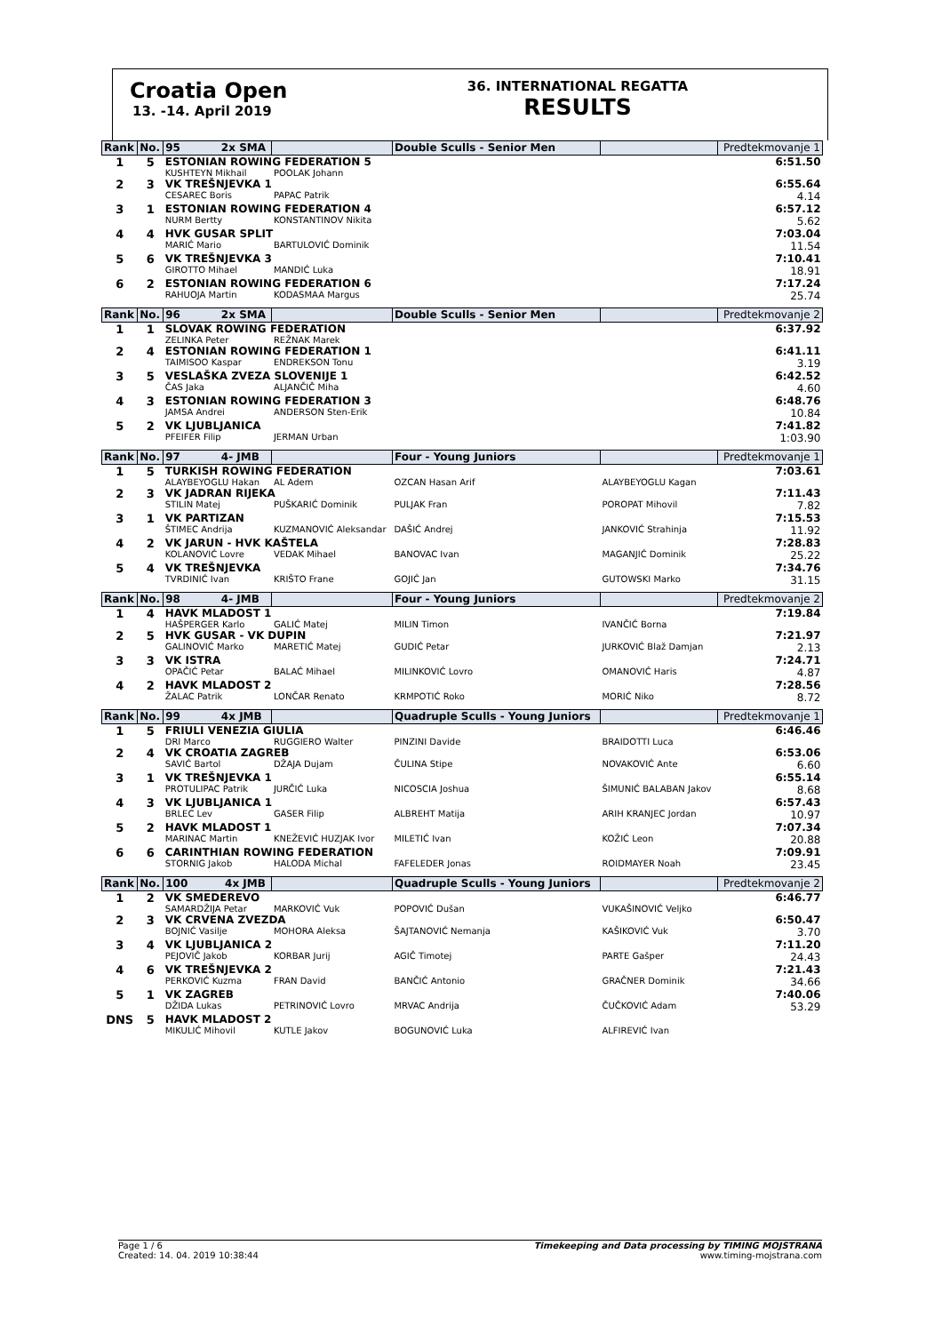Croatia Open
13. -14. April 2019
36. INTERNATIONAL REGATTA
RESULTS
| Rank | No. | 95 2x SMA | | Double Sculls - Senior Men | | Predtekmovanje 1 |
| --- | --- | --- | --- | --- | --- | --- |
| 1 | 5 | ESTONIAN ROWING FEDERATION 5 | | | | 6:51.50 |
| | | KUSHTEYN Mikhail | POOLAK Johann | | | |
| 2 | 3 | VK TREŠNJEVKA 1 | | | | 6:55.64 |
| | | CESAREC Boris | PAPAC Patrik | | | 4.14 |
| 3 | 1 | ESTONIAN ROWING FEDERATION 4 | | | | 6:57.12 |
| | | NURM Bertty | KONSTANTINOV Nikita | | | 5.62 |
| 4 | 4 | HVK GUSAR SPLIT | | | | 7:03.04 |
| | | MARIĆ Mario | BARTULOVIĆ Dominik | | | 11.54 |
| 5 | 6 | VK TREŠNJEVKA 3 | | | | 7:10.41 |
| | | GIROTTO Mihael | MANDIĆ Luka | | | 18.91 |
| 6 | 2 | ESTONIAN ROWING FEDERATION 6 | | | | 7:17.24 |
| | | RAHUOJA Martin | KODASMAA Margus | | | 25.74 |
| Rank | No. | 96 2x SMA | | Double Sculls - Senior Men | | Predtekmovanje 2 |
| 1 | 1 | SLOVAK ROWING FEDERATION | | | | 6:37.92 |
| | | ZELINKA Peter | REŽNAK Marek | | | |
| 2 | 4 | ESTONIAN ROWING FEDERATION 1 | | | | 6:41.11 |
| | | TAIMISOO Kaspar | ENDREKSON Tonu | | | 3.19 |
| 3 | 5 | VESLAŠKA ZVEZA SLOVENIJE 1 | | | | 6:42.52 |
| | | ČAS Jaka | ALJANČIČ Miha | | | 4.60 |
| 4 | 3 | ESTONIAN ROWING FEDERATION 3 | | | | 6:48.76 |
| | | JAMSA Andrei | ANDERSON Sten-Erik | | | 10.84 |
| 5 | 2 | VK LJUBLJANICA | | | | 7:41.82 |
| | | PFEIFER Filip | JERMAN Urban | | | 1:03.90 |
| Rank | No. | 97 4- JMB | | Four - Young Juniors | | Predtekmovanje 1 |
| 1 | 5 | TURKISH ROWING FEDERATION | | | | 7:03.61 |
| | | ALAYBEYOGLU Hakan | AL Adem | OZCAN Hasan Arif | ALAYBEYOGLU Kagan | |
| 2 | 3 | VK JADRAN RIJEKA | | | | 7:11.43 |
| | | STILIN Matej | PUŠKARIĆ Dominik | PULJAK Fran | POROPAT Mihovil | 7.82 |
| 3 | 1 | VK PARTIZAN | | | | 7:15.53 |
| | | ŠTIMEC Andrija | KUZMANOVIĆ Aleksandar | DAŠIĆ Andrej | JANKOVIĆ Strahinja | 11.92 |
| 4 | 2 | VK JARUN - HVK KAŠTELA | | | | 7:28.83 |
| | | KOLANOVIĆ Lovre | VEDAK Mihael | BANOVAC Ivan | MAGANJIĆ Dominik | 25.22 |
| 5 | 4 | VK TREŠNJEVKA | | | | 7:34.76 |
| | | TVRDINIĆ Ivan | KRIŠTO Frane | GOJIĆ Jan | GUTOWSKI Marko | 31.15 |
| Rank | No. | 98 4- JMB | | Four - Young Juniors | | Predtekmovanje 2 |
| 1 | 4 | HAVK MLADOST 1 | | | | 7:19.84 |
| | | HAŠPERGER Karlo | GALIĆ Matej | MILIN Timon | IVANČIĆ Borna | |
| 2 | 5 | HVK GUSAR - VK DUPIN | | | | 7:21.97 |
| | | GALINOVIĆ Marko | MARETIĆ Matej | GUDIĆ Petar | JURKOVIĆ Blaž Damjan | 2.13 |
| 3 | 3 | VK ISTRA | | | | 7:24.71 |
| | | OPAČIĆ Petar | BALAĆ Mihael | MILINKOVIĆ Lovro | OMANOVIĆ Haris | 4.87 |
| 4 | 2 | HAVK MLADOST 2 | | | | 7:28.56 |
| | | ŽALAC Patrik | LONČAR Renato | KRMPOTIĆ Roko | MORIĆ Niko | 8.72 |
| Rank | No. | 99 4x JMB | | Quadruple Sculls - Young Juniors | | Predtekmovanje 1 |
| 1 | 5 | FRIULI VENEZIA GIULIA | | | | 6:46.46 |
| | | DRI Marco | RUGGIERO Walter | PINZINI Davide | BRAIDOTTI Luca | |
| 2 | 4 | VK CROATIA ZAGREB | | | | 6:53.06 |
| | | SAVIĆ Bartol | DŽAJA Dujam | ČULINA Stipe | NOVAKOVIĆ Ante | 6.60 |
| 3 | 1 | VK TREŠNJEVKA 1 | | | | 6:55.14 |
| | | PROTULIPAC Patrik | JURČIĆ Luka | NICOSCIA Joshua | ŠIMUNIĆ BALABAN Jakov | 8.68 |
| 4 | 3 | VK LJUBLJANICA 1 | | | | 6:57.43 |
| | | BRLEC Lev | GASER Filip | ALBREHT Matija | ARIH KRANJEC Jordan | 10.97 |
| 5 | 2 | HAVK MLADOST 1 | | | | 7:07.34 |
| | | MARINAC Martin | KNEŽEVIĆ HUZJAK Ivor | MILETIĆ Ivan | KOŽIĆ Leon | 20.88 |
| 6 | 6 | CARINTHIAN ROWING FEDERATION | | | | 7:09.91 |
| | | STORNIG Jakob | HALODA Michal | FAFELEDER Jonas | ROIDMAYER Noah | 23.45 |
| Rank | No. | 100 4x JMB | | Quadruple Sculls - Young Juniors | | Predtekmovanje 2 |
| 1 | 2 | VK SMEDEREVO | | | | 6:46.77 |
| | | SAMARDŽIJA Petar | MARKOVIĆ Vuk | POPOVIĆ Dušan | VUKAŠINOVIĆ Veljko | |
| 2 | 3 | VK CRVENA ZVEZDA | | | | 6:50.47 |
| | | BOJNIĆ Vasilje | MOHORA Aleksa | ŠAJTANOVIĆ Nemanja | KAŠIKOVIĆ Vuk | 3.70 |
| 3 | 4 | VK LJUBLJANICA 2 | | | | 7:11.20 |
| | | PEJOVIČ Jakob | KORBAR Jurij | AGIČ Timotej | PARTE Gašper | 24.43 |
| 4 | 6 | VK TREŠNJEVKA 2 | | | | 7:21.43 |
| | | PERKOVIĆ Kuzma | FRAN David | BANČIĆ Antonio | GRAČNER Dominik | 34.66 |
| 5 | 1 | VK ZAGREB | | | | 7:40.06 |
| | | DŽIDA Lukas | PETRINOVIĆ Lovro | MRVAC Andrija | ČUČKOVIĆ Adam | 53.29 |
| DNS | 5 | HAVK MLADOST 2 | | | | |
| | | MIKULIĆ Mihovil | KUTLE Jakov | BOGUNOVIĆ Luka | ALFIREVIĆ Ivan | |
Page 1 / 6
Created: 14. 04. 2019 10:38:44
Timekeeping and Data processing by TIMING MOJSTRANA
www.timing-mojstrana.com